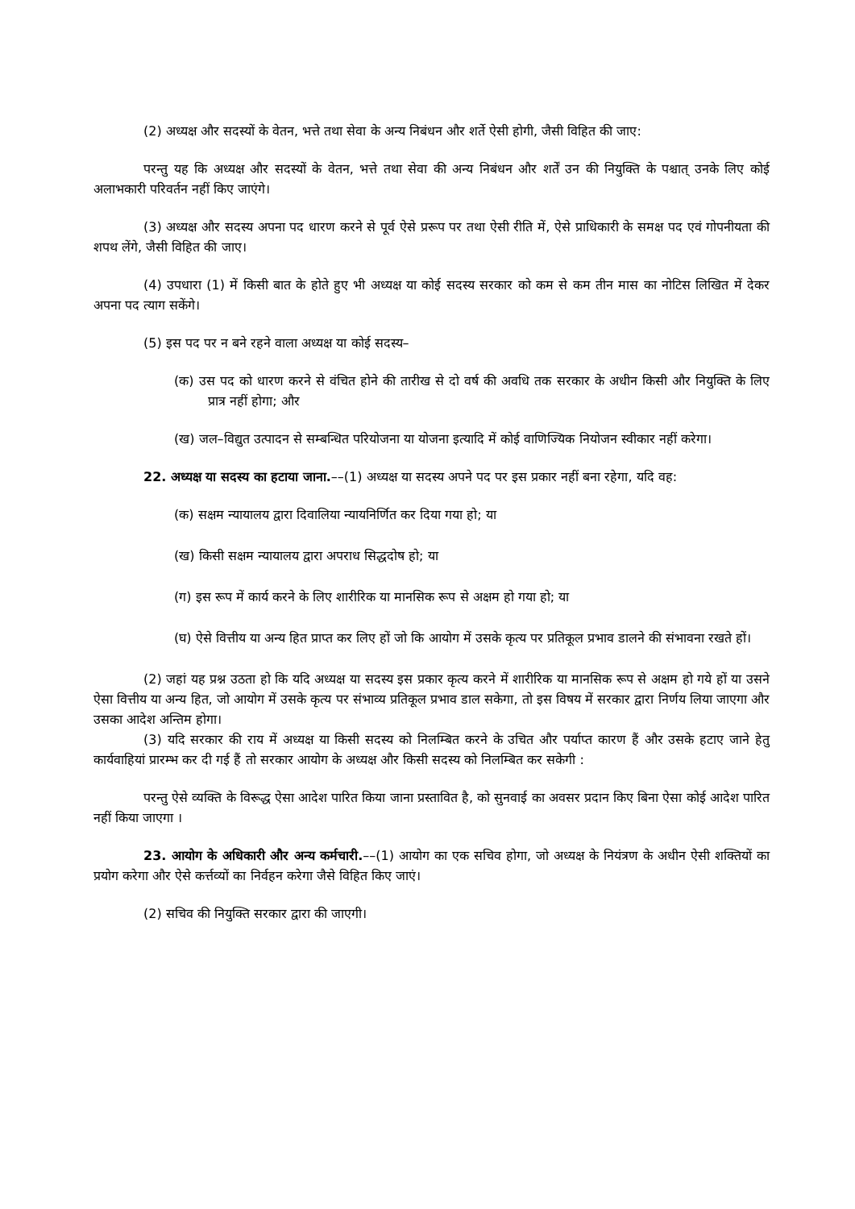(2) अध्यक्ष और सदस्यों के वेतन, भत्ते तथा सेवा के अन्य निबंधन और शर्ते ऐसी होगी, जैसी विहित की जाए:
परन्तु यह कि अध्यक्ष और सदस्यों के वेतन, भत्ते तथा सेवा की अन्य निबंधन और शर्तें उन की नियुक्ति के पश्चात् उनके लिए कोई अलाभकारी परिवर्तन नहीं किए जाएंगे।
(3) अध्यक्ष और सदस्य अपना पद धारण करने से पूर्व ऐसे प्ररूप पर तथा ऐसी रीति में, ऐसे प्राधिकारी के समक्ष पद एवं गोपनीयता की शपथ लेंगे, जैसी विहित की जाए।
(4) उपधारा (1) में किसी बात के होते हुए भी अध्यक्ष या कोई सदस्य सरकार को कम से कम तीन मास का नोटिस लिखित में देकर अपना पद त्याग सकेंगे।
(5) इस पद पर न बने रहने वाला अध्यक्ष या कोई सदस्य–
(क) उस पद को धारण करने से वंचित होने की तारीख से दो वर्ष की अवधि तक सरकार के अधीन किसी और नियुक्ति के लिए प्रात्र नहीं होगा; और
(ख) जल–विद्युत उत्पादन से सम्बन्धित परियोजना या योजना इत्यादि में कोई वाणिज्यिक नियोजन स्वीकार नहीं करेगा।
22. अध्यक्ष या सदस्य का हटाया जाना.––(1) अध्यक्ष या सदस्य अपने पद पर इस प्रकार नहीं बना रहेगा, यदि वह:
(क) सक्षम न्यायालय द्वारा दिवालिया न्यायनिर्णित कर दिया गया हो; या
(ख) किसी सक्षम न्यायालय द्वारा अपराध सिद्धदोष हो; या
(ग) इस रूप में कार्य करने के लिए शारीरिक या मानसिक रूप से अक्षम हो गया हो; या
(घ) ऐसे वित्तीय या अन्य हित प्राप्त कर लिए हों जो कि आयोग में उसके कृत्य पर प्रतिकूल प्रभाव डालने की संभावना रखते हों।
(2) जहां यह प्रश्न उठता हो कि यदि अध्यक्ष या सदस्य इस प्रकार कृत्य करने में शारीरिक या मानसिक रूप से अक्षम हो गये हों या उसने ऐसा वित्तीय या अन्य हित, जो आयोग में उसके कृत्य पर संभाव्य प्रतिकूल प्रभाव डाल सकेगा, तो इस विषय में सरकार द्वारा निर्णय लिया जाएगा और उसका आदेश अन्तिम होगा।
(3) यदि सरकार की राय में अध्यक्ष या किसी सदस्य को निलम्बित करने के उचित और पर्याप्त कारण हैं और उसके हटाए जाने हेतु कार्यवाहियां प्रारम्भ कर दी गई हैं तो सरकार आयोग के अध्यक्ष और किसी सदस्य को निलम्बित कर सकेगी :
परन्तु ऐसे व्यक्ति के विरूद्ध ऐसा आदेश पारित किया जाना प्रस्तावित है, को सुनवाई का अवसर प्रदान किए बिना ऐसा कोई आदेश पारित नहीं किया जाएगा ।
23. आयोग के अधिकारी और अन्य कर्मचारी.––(1) आयोग का एक सचिव होगा, जो अध्यक्ष के नियंत्रण के अधीन ऐसी शक्तियों का प्रयोग करेगा और ऐसे कर्त्तव्यों का निर्वहन करेगा जैसे विहित किए जाएं।
(2) सचिव की नियुक्ति सरकार द्वारा की जाएगी।